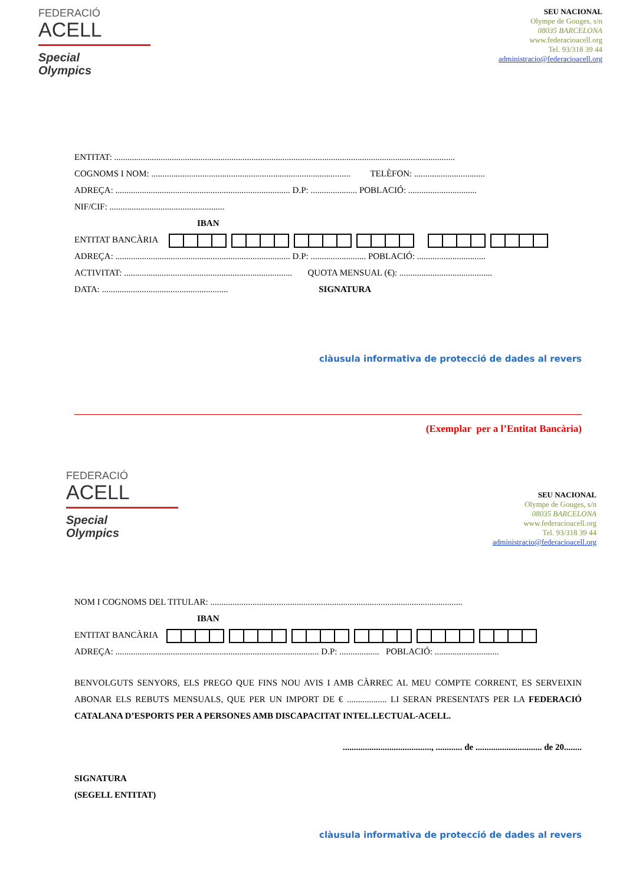FEDERACIÓ
ACELL
Special
Olympics
SEU NACIONAL
Olympe de Gouges, s/n
08035 BARCELONA
www.federacioacell.org
Tel. 93/318 39 44
administracio@federacioacell.org
ENTITAT: ..........................................................................................................................................................
COGNOMS I NOM: .......................................................................................... TELÈFON: ................................
ADREÇA: ............................................................................... D.P: ..................... POBLACIÓ: ...............................
NIF/CIF: ....................................................
IBAN
ENTITAT BANCÀRIA
ADREÇA: ............................................................................... D.P: ......................... POBLACIÓ: ...............................
ACTIVITAT: ............................................................................ QUOTA MENSUAL (€): ..........................................
DATA: ......................................................... SIGNATURA
clàusula informativa de protecció de dades al revers
(Exemplar per a l’Entitat Bancària)
FEDERACIÓ
ACELL
Special
Olympics
SEU NACIONAL
Olympe de Gouges, s/n
08035 BARCELONA
www.federacioacell.org
Tel. 93/318 39 44
administracio@federacioacell.org
NOM I COGNOMS DEL TITULAR: ..................................................................................................................
IBAN
ENTITAT BANCÀRIA
ADREÇA: ............................................................................................ D.P: .................. POBLACIÓ: .............................
BENVOLGUTS SENYORS, ELS PREGO QUE FINS NOU AVIS I AMB CÀRREC AL MEU COMPTE CORRENT, ES SERVEIXIN ABONAR ELS REBUTS MENSUALS, QUE PER UN IMPORT DE € .................. LI SERAN PRESENTATS PER LA FEDERACIÓ CATALANA D’ESPORTS PER A PERSONES AMB DISCAPACITAT INTEL.LECTUAL-ACELL.
........................................, ............ de .............................. de 20........
SIGNATURA
(SEGELL ENTITAT)
clàusula informativa de protecció de dades al revers